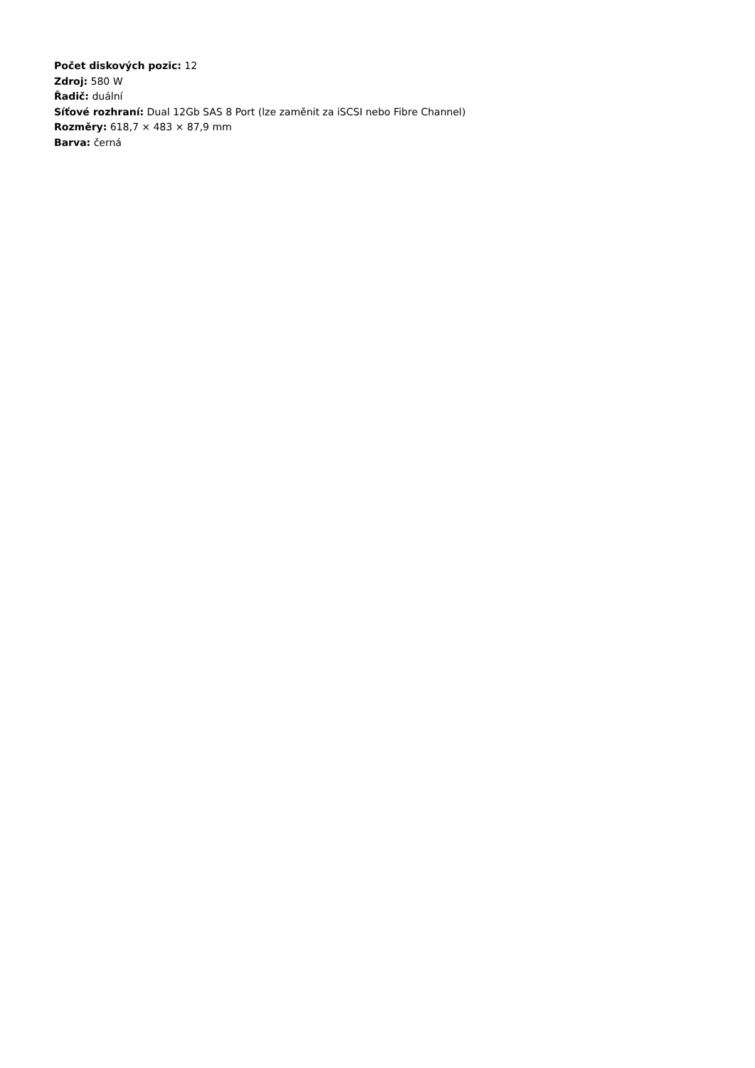Počet diskových pozic: 12
Zdroj: 580 W
Řadič: duální
Síťové rozhraní: Dual 12Gb SAS 8 Port (lze zaměnit za iSCSI nebo Fibre Channel)
Rozměry: 618,7 × 483 × 87,9 mm
Barva: černá